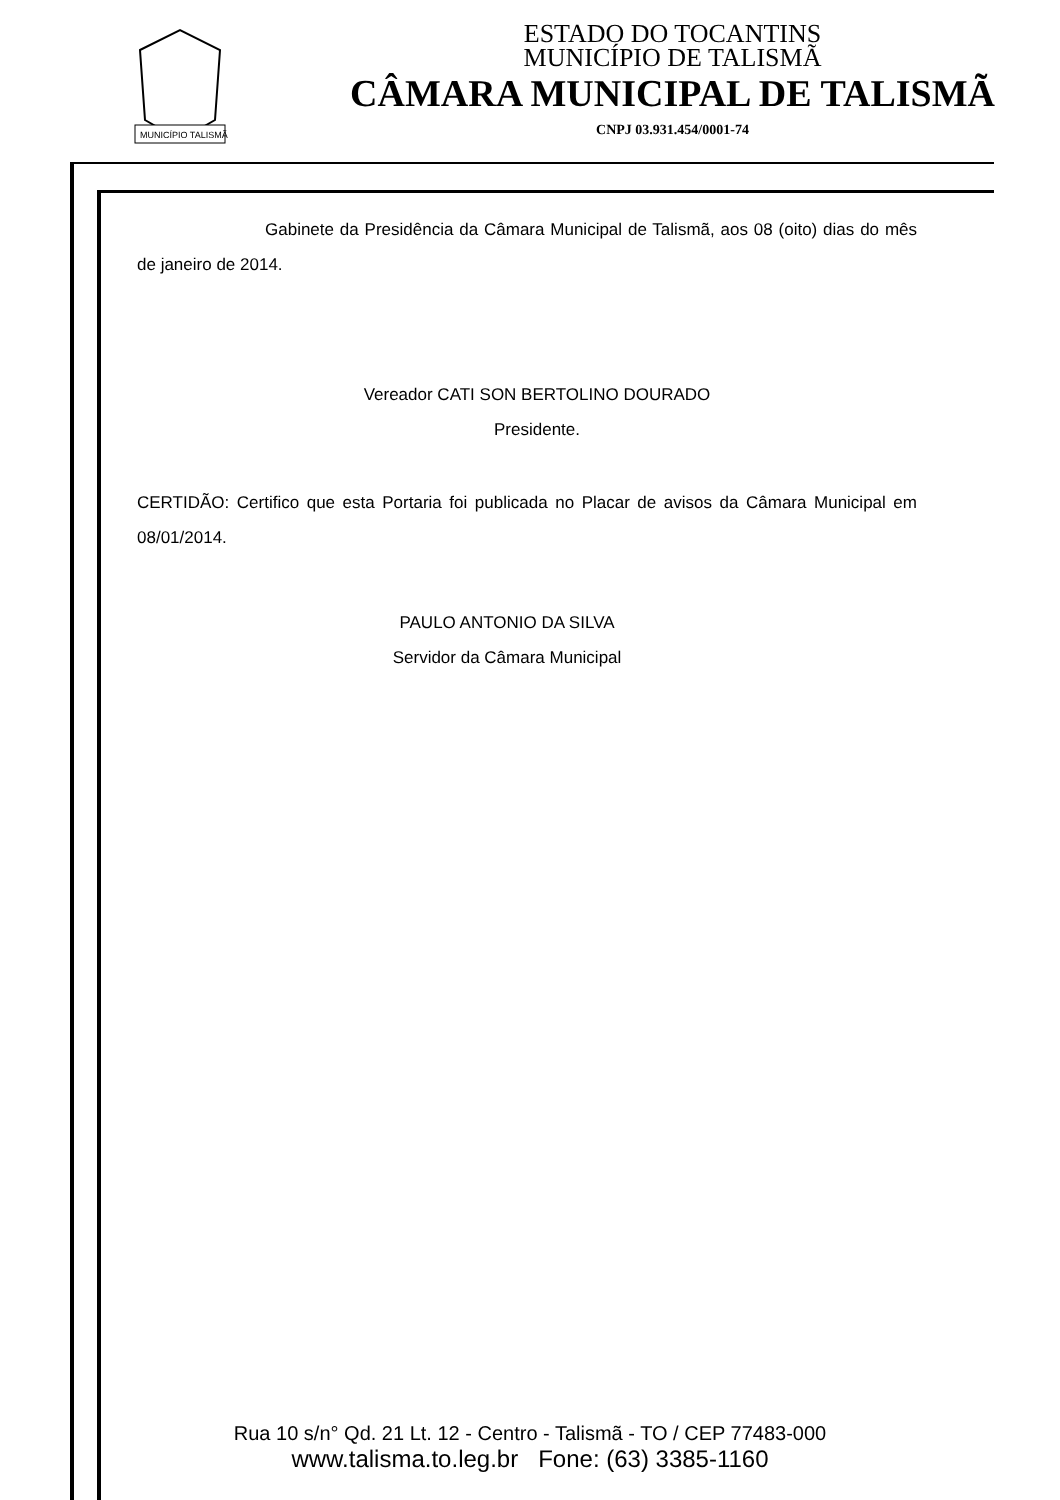MUNICÍPIO TALISMÃ
ESTADO DO TOCANTINS
MUNICÍPIO DE TALISMÃ
CÂMARA MUNICIPAL DE TALISMÃ
CNPJ 03.931.454/0001-74
Gabinete da Presidência da Câmara Municipal de Talismã, aos 08 (oito) dias do mês de janeiro de 2014.
Vereador CATI SON BERTOLINO DOURADO
Presidente.
CERTIDÃO: Certifico que esta Portaria foi publicada no Placar de avisos da Câmara Municipal em 08/01/2014.
PAULO ANTONIO DA SILVA
Servidor da Câmara Municipal
Rua 10 s/n° Qd. 21 Lt. 12 - Centro - Talismã - TO / CEP 77483-000
www.talisma.to.leg.br Fone: (63) 3385-1160